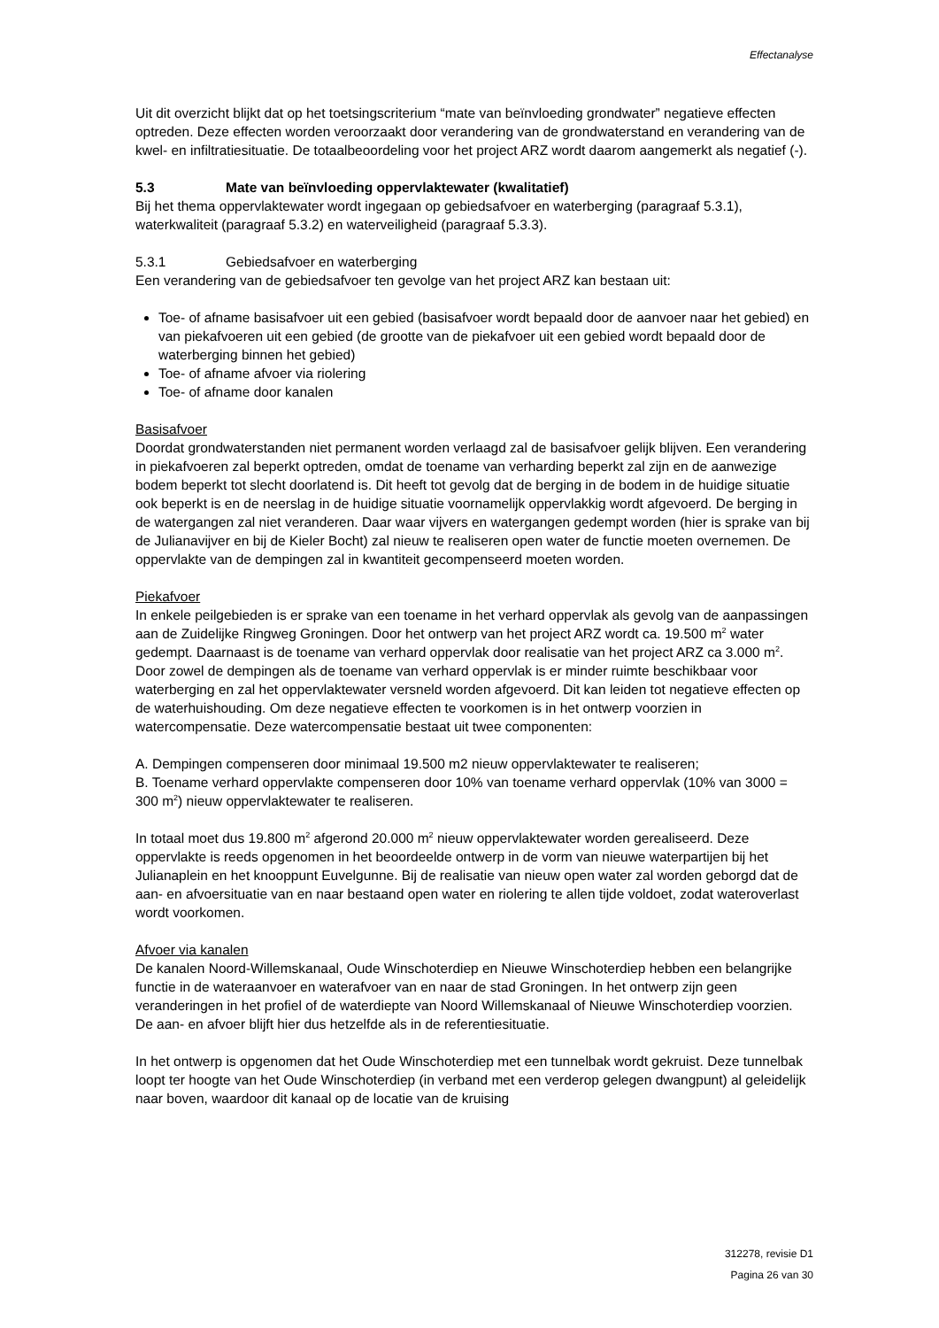Effectanalyse
Uit dit overzicht blijkt dat op het toetsingscriterium “mate van beïnvloeding grondwater” negatieve effecten optreden. Deze effecten worden veroorzaakt door verandering van de grondwaterstand en verandering van de kwel- en infiltratiesituatie. De totaalbeoordeling voor het project ARZ wordt daarom aangemerkt als negatief (-).
5.3 Mate van beïnvloeding oppervlaktewater (kwalitatief)
Bij het thema oppervlaktewater wordt ingegaan op gebiedsafvoer en waterberging (paragraaf 5.3.1), waterkwaliteit (paragraaf 5.3.2) en waterveiligheid (paragraaf 5.3.3).
5.3.1 Gebiedsafvoer en waterberging
Een verandering van de gebiedsafvoer ten gevolge van het project ARZ kan bestaan uit:
Toe- of afname basisafvoer uit een gebied (basisafvoer wordt bepaald door de aanvoer naar het gebied) en van piekafvoeren uit een gebied (de grootte van de piekafvoer uit een gebied wordt bepaald door de waterberging binnen het gebied)
Toe- of afname afvoer via riolering
Toe- of afname door kanalen
Basisafvoer
Doordat grondwaterstanden niet permanent worden verlaagd zal de basisafvoer gelijk blijven. Een verandering in piekafvoeren zal beperkt optreden, omdat de toename van verharding beperkt zal zijn en de aanwezige bodem beperkt tot slecht doorlatend is. Dit heeft tot gevolg dat de berging in de bodem in de huidige situatie ook beperkt is en de neerslag in de huidige situatie voornamelijk oppervlakkig wordt afgevoerd. De berging in de watergangen zal niet veranderen. Daar waar vijvers en watergangen gedempt worden (hier is sprake van bij de Julianavijver en bij de Kieler Bocht) zal nieuw te realiseren open water de functie moeten overnemen. De oppervlakte van de dempingen zal in kwantiteit gecompenseerd moeten worden.
Piekafvoer
In enkele peilgebieden is er sprake van een toename in het verhard oppervlak als gevolg van de aanpassingen aan de Zuidelijke Ringweg Groningen. Door het ontwerp van het project ARZ wordt ca. 19.500 m<sup>2</sup> water gedempt. Daarnaast is de toename van verhard oppervlak door realisatie van het project ARZ ca 3.000 m<sup>2</sup>. Door zowel de dempingen als de toename van verhard oppervlak is er minder ruimte beschikbaar voor waterberging en zal het oppervlaktewater versneld worden afgevoerd. Dit kan leiden tot negatieve effecten op de waterhuishouding. Om deze negatieve effecten te voorkomen is in het ontwerp voorzien in watercompensatie. Deze watercompensatie bestaat uit twee componenten:
A. Dempingen compenseren door minimaal 19.500 m2 nieuw oppervlaktewater te realiseren;
B. Toename verhard oppervlakte compenseren door 10% van toename verhard oppervlak (10% van 3000 = 300 m<sup>2</sup>) nieuw oppervlaktewater te realiseren.
In totaal moet dus 19.800 m<sup>2</sup> afgerond 20.000 m<sup>2</sup> nieuw oppervlaktewater worden gerealiseerd. Deze oppervlakte is reeds opgenomen in het beoordeelde ontwerp in de vorm van nieuwe waterpartijen bij het Julianaplein en het knooppunt Euvelgunne. Bij de realisatie van nieuw open water zal worden geborgd dat de aan- en afvoersituatie van en naar bestaand open water en riolering te allen tijde voldoet, zodat wateroverlast wordt voorkomen.
Afvoer via kanalen
De kanalen Noord-Willemskanaal, Oude Winschoterdiep en Nieuwe Winschoterdiep hebben een belangrijke functie in de wateraanvoer en waterafvoer van en naar de stad Groningen. In het ontwerp zijn geen veranderingen in het profiel of de waterdiepte van Noord Willemskanaal of Nieuwe Winschoterdiep voorzien. De aan- en afvoer blijft hier dus hetzelfde als in de referentiesituatie.
In het ontwerp is opgenomen dat het Oude Winschoterdiep met een tunnelbak wordt gekruist. Deze tunnelbak loopt ter hoogte van het Oude Winschoterdiep (in verband met een verderop gelegen dwangpunt) al geleidelijk naar boven, waardoor dit kanaal op de locatie van de kruising
312278, revisie D1
Pagina 26 van 30